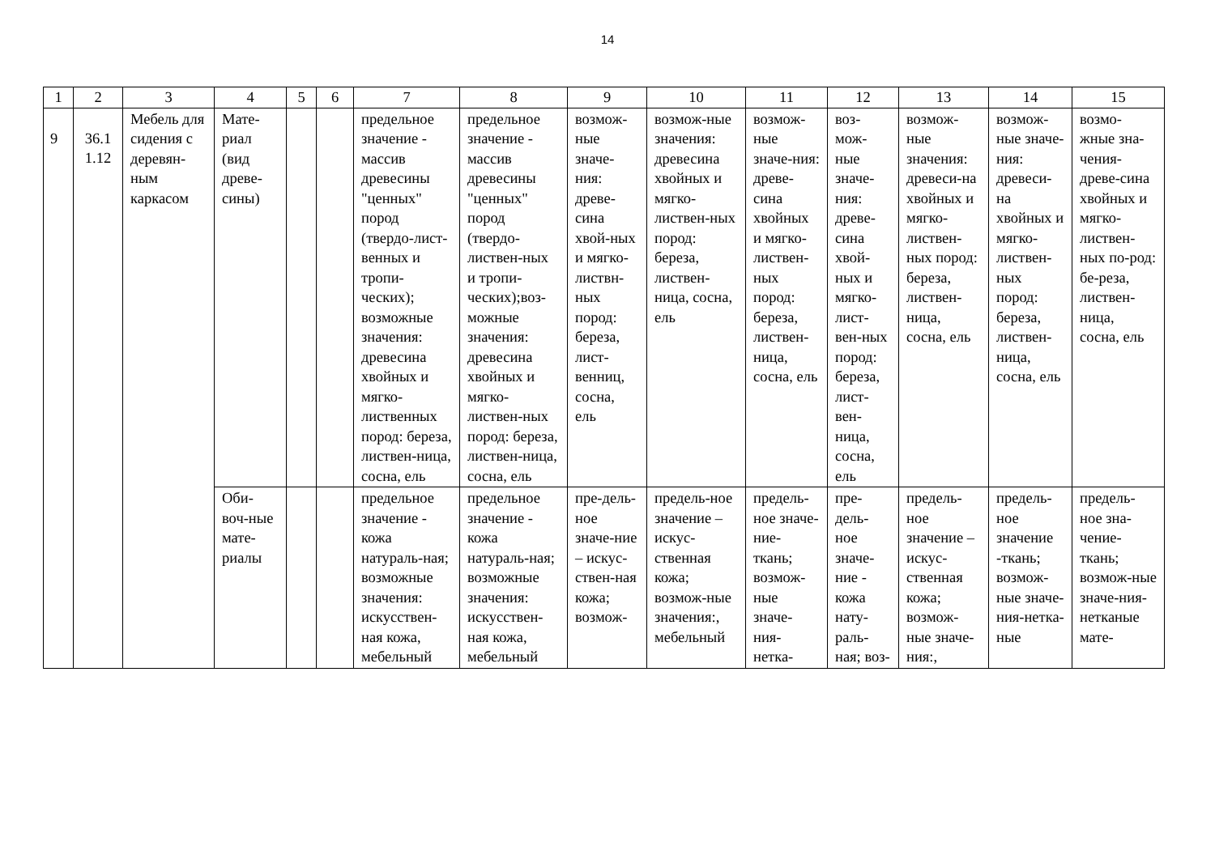14
| 1 | 2 | 3 | 4 | 5 | 6 | 7 | 8 | 9 | 10 | 11 | 12 | 13 | 14 | 15 |
| --- | --- | --- | --- | --- | --- | --- | --- | --- | --- | --- | --- | --- | --- | --- |
| 9 | 36.1 1.12 | Мебель для сидения с деревян-ным каркасом | Мате-риал (вид древе-сины) | | | предельное значение - массив древесины "ценных" пород (твердо-лист-венных и тропи-ческих); возможные значения: древесина хвойных и мягко-лиственных пород: береза, листвен-ница, сосна, ель | предельное значение - массив древесины "ценных" пород (твердо-листвен-ных и тропи-ческих);воз-можные значения: древесина хвойных и мягко-листвен-ных пород: береза, листвен-ница, сосна, ель | возмож-ные значе-ния: древе-сина хвой-ных и мягко-листвн-ных пород: береза, лист-венниц, сосна, ель | возмож-ные значения: древесина хвойных и мягко-листвен-ных пород: береза, листвен-ница, сосна, ель | возмож-ные значе-ния: древе-сина хвойных и мягко-листвен-ных пород: береза, листвен-ница, сосна, ель | воз-мож-ные значе-ния: древе-сина хвой-ных и мягко-лист-вен-ных пород: береза, лист-вен-ница, сосна, ель | возмож-ные значения: древеси-на хвойных и мягко-листвен-ных пород: береза, листвен-ница, сосна, ель | возмож-ные значе-ния: древеси-на хвойных и мягко-листвен-ных пород: береза, листвен-ница, сосна, ель | возмо-жные зна-чения-древе-сина хвойных и мягко-листвен-ных по-род: бе-реза, листвен-ница, сосна, ель |
| | | | Оби-воч-ные мате-риалы | | | предельное значение - кожа натураль-ная; возможные значения: искусствен-ная кожа, мебельный | предельное значение - кожа натураль-ная; возможные значения: искусствен-ная кожа, мебельный | пре-дель-ное значе-ние – искус-ствен-ная кожа; возмож- | предель-ное значение – искус-ственная кожа; возмож-ные значения:, мебельный | предель-ное значе-ние-ткань; возмож-ные значе-ния-нетка- | пре-дель-ное значе-ние - кожа нату-раль-ная; воз- | предель-ное значение – искус-ственная кожа; возмож-ные значе-ния:, | предель-ное значение -ткань; возмож-ные значе-ния-нетка-ные | предель-ное зна-чение-ткань; возмож-ные значе-ния-нетканые мате- |